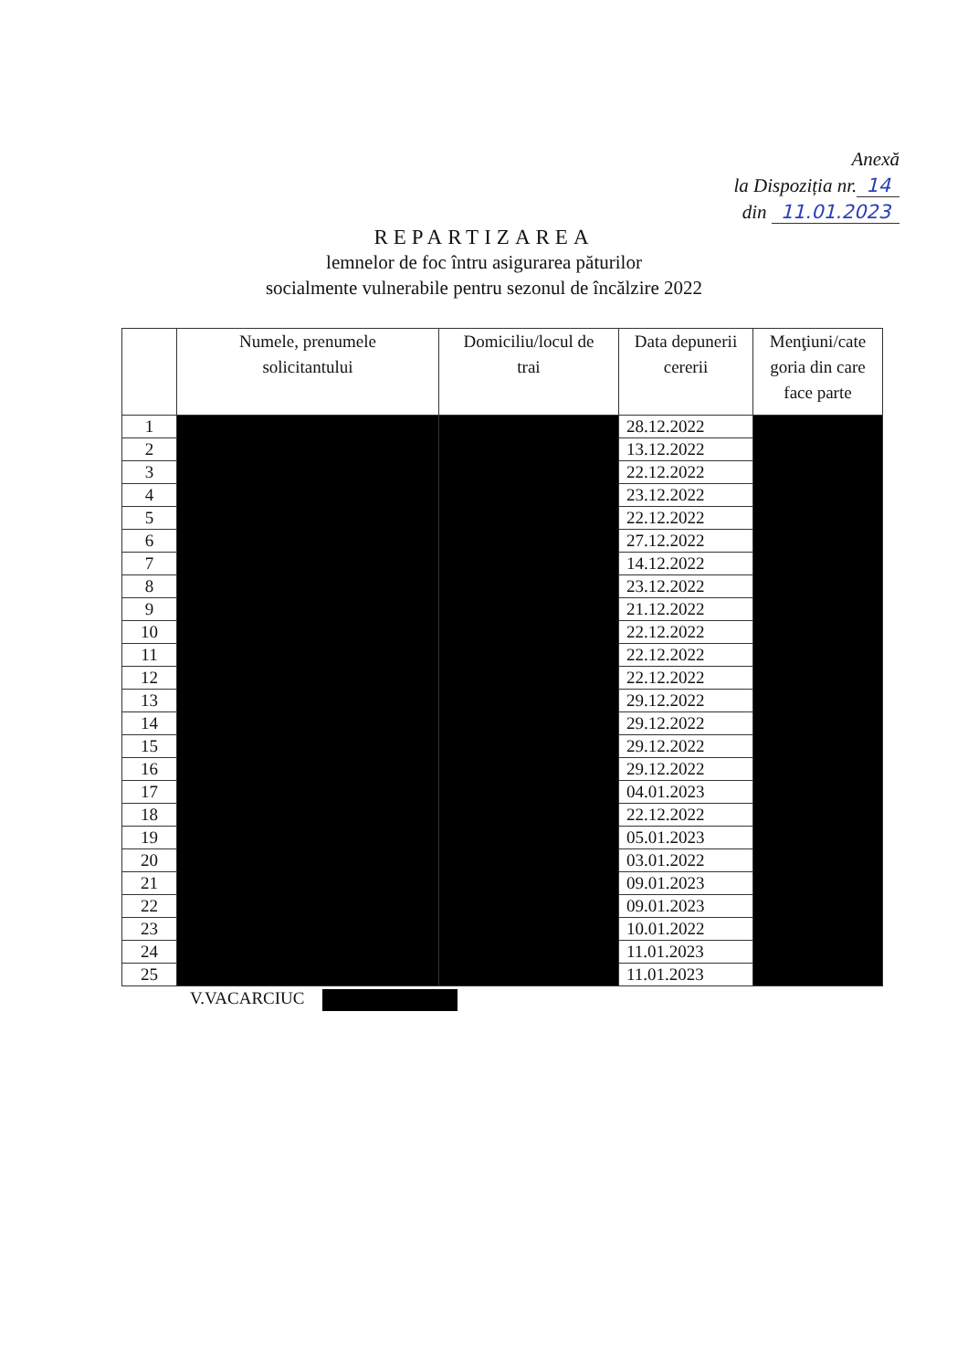Anexă
la Dispoziția nr. 14
din 11.01.2023
REPARTIZAREA
lemnelor de foc întru asigurarea păturilor
socialmente vulnerabile pentru sezonul de încălzire 2022
| | Numele, prenumele solicitantului | Domiciliu/locul de trai | Data depunerii cererii | Menţiuni/cate goria din care face parte |
| --- | --- | --- | --- | --- |
| 1 | | | 28.12.2022 | |
| 2 | | | 13.12.2022 | |
| 3 | | | 22.12.2022 | |
| 4 | | | 23.12.2022 | |
| 5 | | | 22.12.2022 | |
| 6 | | | 27.12.2022 | |
| 7 | | | 14.12.2022 | |
| 8 | | | 23.12.2022 | |
| 9 | | | 21.12.2022 | |
| 10 | | | 22.12.2022 | |
| 11 | | | 22.12.2022 | |
| 12 | | | 22.12.2022 | |
| 13 | | | 29.12.2022 | |
| 14 | | | 29.12.2022 | |
| 15 | | | 29.12.2022 | |
| 16 | | | 29.12.2022 | |
| 17 | | | 04.01.2023 | |
| 18 | | | 22.12.2022 | |
| 19 | | | 05.01.2023 | |
| 20 | | | 03.01.2022 | |
| 21 | | | 09.01.2023 | |
| 22 | | | 09.01.2023 | |
| 23 | | | 10.01.2022 | |
| 24 | | | 11.01.2023 | |
| 25 | | | 11.01.2023 | |
V.VACARCIUC